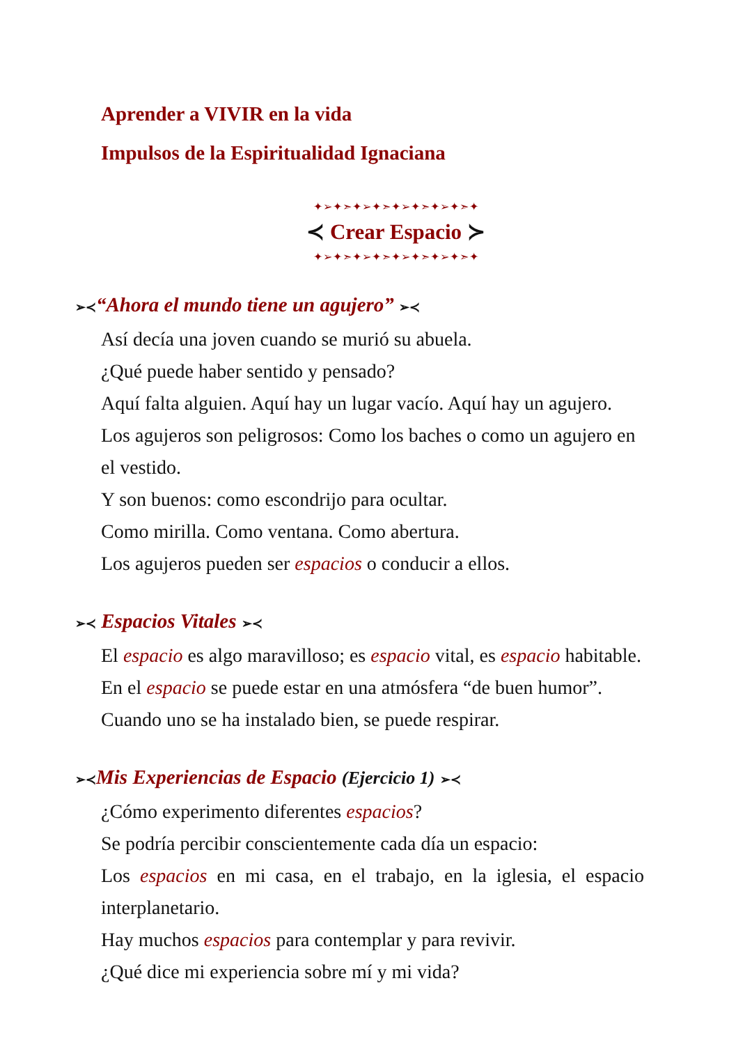Aprender a VIVIR en la vida
Impulsos de la Espiritualidad Ignaciana
✦➢✦➣✦➢✦➣✦➢✦➣✦➢✦➣✦
≺ Crear Espacio ≻
✦➢✦➣✦➢✦➣✦➢✦➣✦➢✦➣✦
➢≺“Ahora el mundo tiene un agujero” ➢≺
Así decía una joven cuando se murió su abuela.
¿Qué puede haber sentido y pensado?
Aquí falta alguien. Aquí hay un lugar vacío. Aquí hay un agujero.
Los agujeros son peligrosos: Como los baches o como un agujero en el vestido.
Y son buenos: como escondrijo para ocultar.
Como mirilla. Como ventana. Como abertura.
Los agujeros pueden ser espacios o conducir a ellos.
➢≺ Espacios Vitales ➢≺
El espacio es algo maravilloso; es espacio vital, es espacio habitable.
En el espacio se puede estar en una atmósfera “de buen humor”.
Cuando uno se ha instalado bien, se puede respirar.
➢≺Mis Experiencias de Espacio (Ejercicio 1) ➢≺
¿Cómo experimento diferentes espacios?
Se podría percibir conscientemente cada día un espacio:
Los espacios en mi casa, en el trabajo, en la iglesia, el espacio interplanetario.
Hay muchos espacios para contemplar y para revivir.
¿Qué dice mi experiencia sobre mí y mi vida?